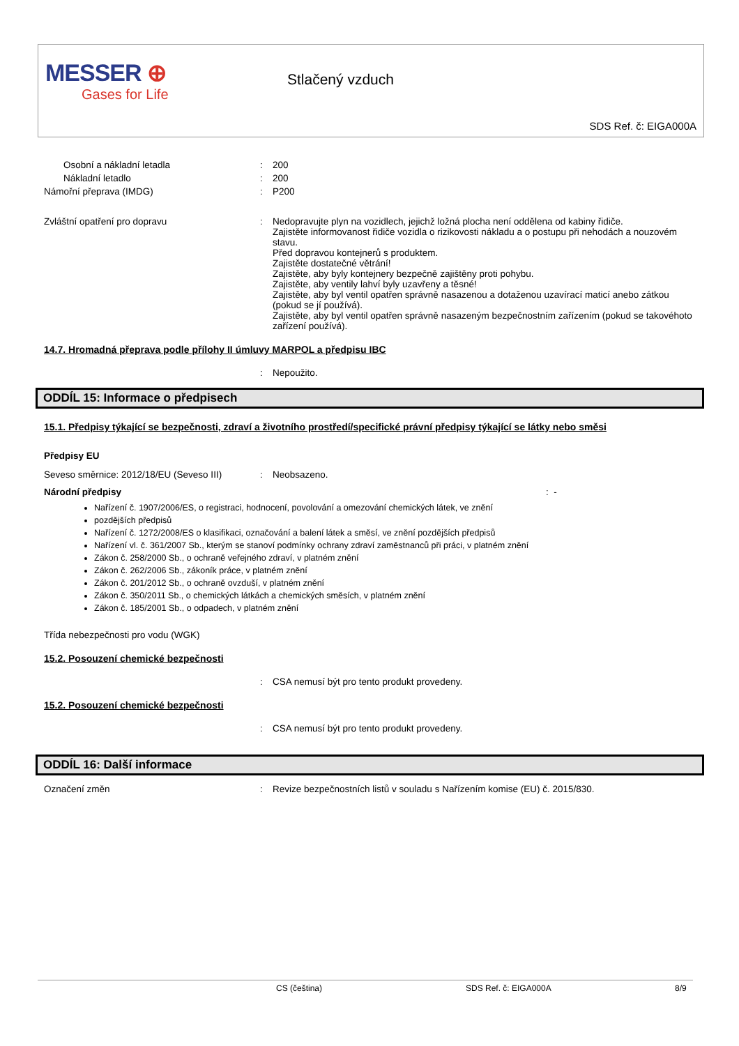MESSER ⊕
Gases for Life
Stlačený vzduch
SDS Ref. č: EIGA000A
Osobní a nákladní letadla : 200
Nákladní letadlo : 200
Námořní přeprava (IMDG) : P200
Zvláštní opatření pro dopravu : Nedopravujte plyn na vozidlech, jejichž ložná plocha není oddělena od kabiny řidiče.
Zajistěte informovanost řidiče vozidla o rizikovosti nákladu a o postupu při nehodách a nouzovém stavu.
Před dopravou kontejnerů s produktem.
Zajistěte dostatečné větrání!
Zajistěte, aby byly kontejnery bezpečně zajištěny proti pohybu.
Zajistěte, aby ventily lahví byly uzavřeny a těsné!
Zajistěte, aby byl ventil opatřen správně nasazenou a dotaženou uzavírací maticí anebo zátkou (pokud se jí používá).
Zajistěte, aby byl ventil opatřen správně nasazeným bezpečnostním zařízením (pokud se takovéhoto zařízení používá).
14.7. Hromadná přeprava podle přílohy II úmluvy MARPOL a předpisu IBC
: Nepoužito.
ODDÍL 15: Informace o předpisech
15.1. Předpisy týkající se bezpečnosti, zdraví a životního prostředí/specifické právní předpisy týkající se látky nebo směsi
Předpisy EU
Seveso směrnice: 2012/18/EU (Seveso III)
: Neobsazeno.
Národní předpisy : -
Nařízení č. 1907/2006/ES, o registraci, hodnocení, povolování a omezování chemických látek, ve znění
pozdějších předpisů
Nařízení č. 1272/2008/ES o klasifikaci, označování a balení látek a směsí, ve znění pozdějších předpisů
Nařízení vl. č. 361/2007 Sb., kterým se stanoví podmínky ochrany zdraví zaměstnanců při práci, v platném znění
Zákon č. 258/2000 Sb., o ochraně veřejného zdraví, v platném znění
Zákon č. 262/2006 Sb., zákoník práce, v platném znění
Zákon č. 201/2012 Sb., o ochraně ovzduší, v platném znění
Zákon č. 350/2011 Sb., o chemických látkách a chemických směsích, v platném znění
Zákon č. 185/2001 Sb., o odpadech, v platném znění
Třída nebezpečnosti pro vodu (WGK)
15.2. Posouzení chemické bezpečnosti
: CSA nemusí být pro tento produkt provedeny.
15.2. Posouzení chemické bezpečnosti
: CSA nemusí být pro tento produkt provedeny.
ODDÍL 16: Další informace
Označení změn : Revize bezpečnostních listů v souladu s Nařízením komise (EU) č. 2015/830.
CS (čeština) SDS Ref. č: EIGA000A 8/9